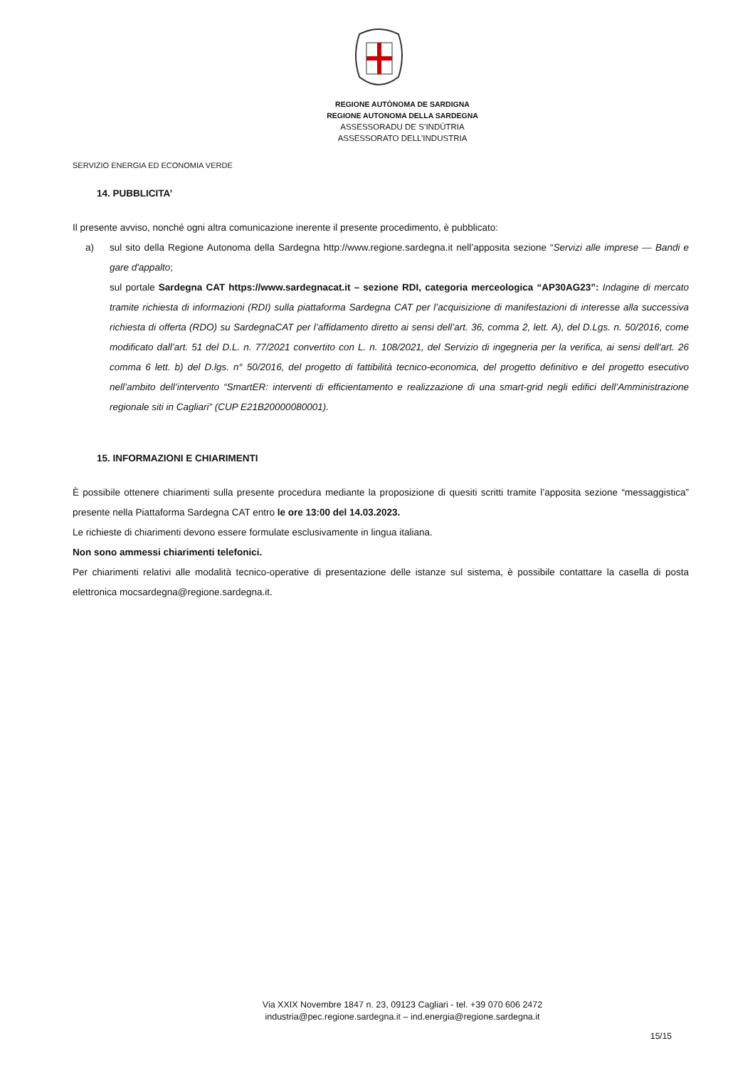REGIONE AUTÒNOMA DE SARDIGNA
REGIONE AUTONOMA DELLA SARDEGNA
ASSESSORADU DE S’INDÙTRIA
ASSESSORATO DELL’INDUSTRIA
SERVIZIO ENERGIA ED ECONOMIA VERDE
14. PUBBLICITA’
Il presente avviso, nonché ogni altra comunicazione inerente il presente procedimento, è pubblicato:
a) sul sito della Regione Autonoma della Sardegna http://www.regione.sardegna.it nell’apposita sezione “Servizi alle imprese — Bandi e gare d'appalto;
sul portale Sardegna CAT https://www.sardegnacat.it – sezione RDI, categoria merceologica “AP30AG23”: Indagine di mercato tramite richiesta di informazioni (RDI) sulla piattaforma Sardegna CAT per l’acquisizione di manifestazioni di interesse alla successiva richiesta di offerta (RDO) su SardegnaCAT per l’affidamento diretto ai sensi dell’art. 36, comma 2, lett. A), del D.Lgs. n. 50/2016, come modificato dall’art. 51 del D.L. n. 77/2021 convertito con L. n. 108/2021, del Servizio di ingegneria per la verifica, ai sensi dell'art. 26 comma 6 lett. b) del D.lgs. n° 50/2016, del progetto di fattibilità tecnico-economica, del progetto definitivo e del progetto esecutivo nell’ambito dell’intervento “SmartER: interventi di efficientamento e realizzazione di una smart-grid negli edifici dell’Amministrazione regionale siti in Cagliari” (CUP E21B20000080001).
15. INFORMAZIONI E CHIARIMENTI
È possibile ottenere chiarimenti sulla presente procedura mediante la proposizione di quesiti scritti tramite l’apposita sezione “messaggistica” presente nella Piattaforma Sardegna CAT entro le ore 13:00 del 14.03.2023.
Le richieste di chiarimenti devono essere formulate esclusivamente in lingua italiana.
Non sono ammessi chiarimenti telefonici.
Per chiarimenti relativi alle modalità tecnico-operative di presentazione delle istanze sul sistema, è possibile contattare la casella di posta elettronica mocsardegna@regione.sardegna.it.
Via XXIX Novembre 1847 n. 23, 09123 Cagliari - tel. +39 070 606 2472
industria@pec.regione.sardegna.it – ind.energia@regione.sardegna.it
15/15